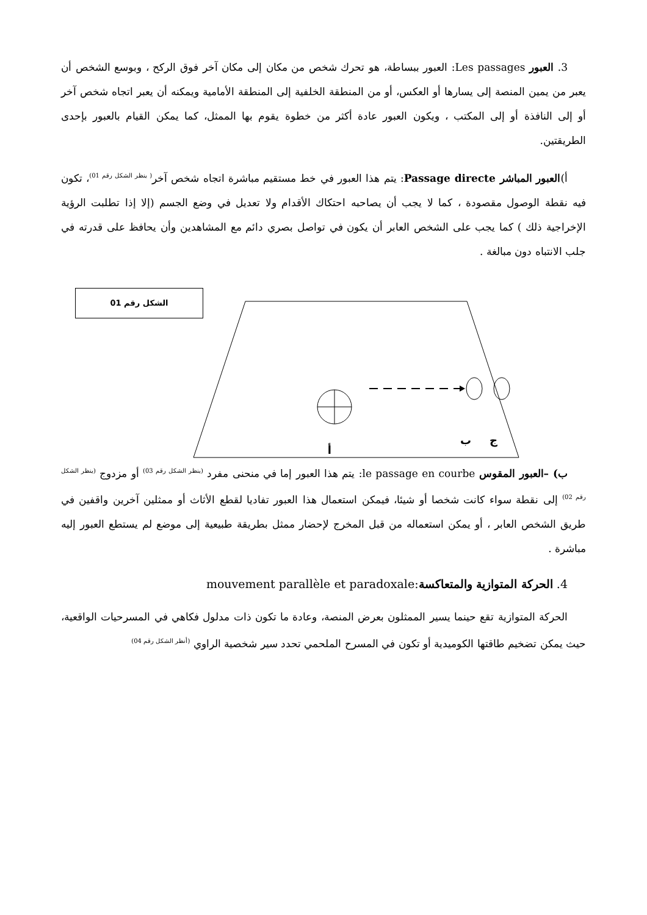3. العبور Les passages: العبور ببساطة، هو تحرك شخص من مكان إلى مكان آخر فوق الركح ، وبوسع الشخص أن يعبر من يمين المنصة إلى يسارها أو العكس، أو من المنطقة الخلفية إلى المنطقة الأمامية ويمكنه أن يعبر اتجاه شخص آخر أو إلى النافذة أو إلى المكتب ، ويكون العبور عادة أكثر من خطوة يقوم بها الممثل، كما يمكن القيام بالعبور بإحدى الطريقتين.
أ)العبور المباشر Passage directe: يتم هذا العبور في خط مستقيم مباشرة اتجاه شخص آخر<sup>( ينظر الشكل رقم 01)</sup>، تكون فيه نقطة الوصول مقصودة ، كما لا يجب أن يصاحبه احتكاك الأقدام ولا تعديل في وضع الجسم (إلا إذا تطلبت الرؤية الإخراجية ذلك ) كما يجب على الشخص العابر أن يكون في تواصل بصري دائم مع المشاهدين وأن يحافظ على قدرته في جلب الانتباه دون مبالغة .
الشكل رقم 01
ب
ج
أ
ب) –العبور المقوس le passage en courbe: يتم هذا العبور إما في منحنى مفرد <sup>(ينظر الشكل رقم 03)</sup> أو مزدوج <sup>(ينظر الشكل رقم 02)</sup> إلى نقطة سواء كانت شخصا أو شيئا، فيمكن استعمال هذا العبور تفاديا لقطع الأثاث أو ممثلين آخرين واقفين في طريق الشخص العابر ، أو يمكن استعماله من قبل المخرج لإحضار ممثل بطريقة طبيعية إلى موضع لم يستطع العبور إليه مباشرة .
4. الحركة المتوازية والمتعاكسة:mouvement parallèle et paradoxale
الحركة المتوازية تقع حينما يسير الممثلون بعرض المنصة، وعادة ما تكون ذات مدلول فكاهي في المسرحيات الواقعية، حيث يمكن تضخيم طاقتها الكوميدية أو تكون في المسرح الملحمي تحدد سير شخصية الراوي <sup>(أنظر الشكل رقم 04)</sup>